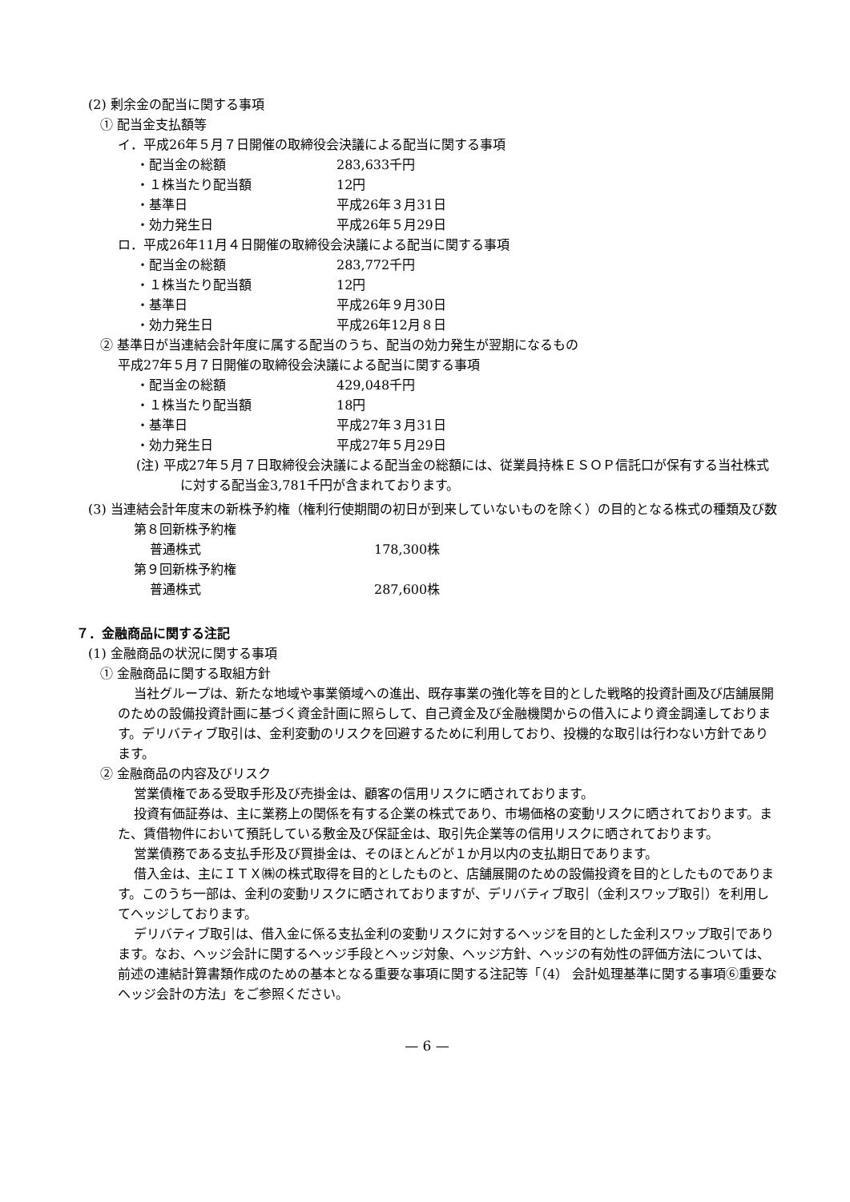(2) 剰余金の配当に関する事項
① 配当金支払額等
イ．平成26年５月７日開催の取締役会決議による配当に関する事項
・配当金の総額 283,633千円
・１株当たり配当額 12円
・基準日 平成26年３月31日
・効力発生日 平成26年５月29日
ロ．平成26年11月４日開催の取締役会決議による配当に関する事項
・配当金の総額 283,772千円
・１株当たり配当額 12円
・基準日 平成26年９月30日
・効力発生日 平成26年12月８日
② 基準日が当連結会計年度に属する配当のうち、配当の効力発生が翌期になるもの
平成27年５月７日開催の取締役会決議による配当に関する事項
・配当金の総額 429,048千円
・１株当たり配当額 18円
・基準日 平成27年３月31日
・効力発生日 平成27年５月29日
(注) 平成27年５月７日取締役会決議による配当金の総額には、従業員持株ＥＳＯＰ信託口が保有する当社株式に対する配当金3,781千円が含まれております。
(3) 当連結会計年度末の新株予約権（権利行使期間の初日が到来していないものを除く）の目的となる株式の種類及び数
第８回新株予約権
普通株式 178,300株
第９回新株予約権
普通株式 287,600株
７．金融商品に関する注記
(1) 金融商品の状況に関する事項
① 金融商品に関する取組方針
当社グループは、新たな地域や事業領域への進出、既存事業の強化等を目的とした戦略的投資計画及び店舗展開のための設備投資計画に基づく資金計画に照らして、自己資金及び金融機関からの借入により資金調達しております。デリバティブ取引は、金利変動のリスクを回避するために利用しており、投機的な取引は行わない方針であります。
② 金融商品の内容及びリスク
営業債権である受取手形及び売掛金は、顧客の信用リスクに晒されております。
投資有価証券は、主に業務上の関係を有する企業の株式であり、市場価格の変動リスクに晒されております。また、賃借物件において預託している敷金及び保証金は、取引先企業等の信用リスクに晒されております。
営業債務である支払手形及び買掛金は、そのほとんどが１か月以内の支払期日であります。
借入金は、主にＩＴＸ㈱の株式取得を目的としたものと、店舗展開のための設備投資を目的としたものであります。このうち一部は、金利の変動リスクに晒されておりますが、デリバティブ取引（金利スワップ取引）を利用してヘッジしております。
デリバティブ取引は、借入金に係る支払金利の変動リスクに対するヘッジを目的とした金利スワップ取引であります。なお、ヘッジ会計に関するヘッジ手段とヘッジ対象、ヘッジ方針、ヘッジの有効性の評価方法については、前述の連結計算書類作成のための基本となる重要な事項に関する注記等「（4） 会計処理基準に関する事項⑥重要なヘッジ会計の方法」をご参照ください。
— 6 —